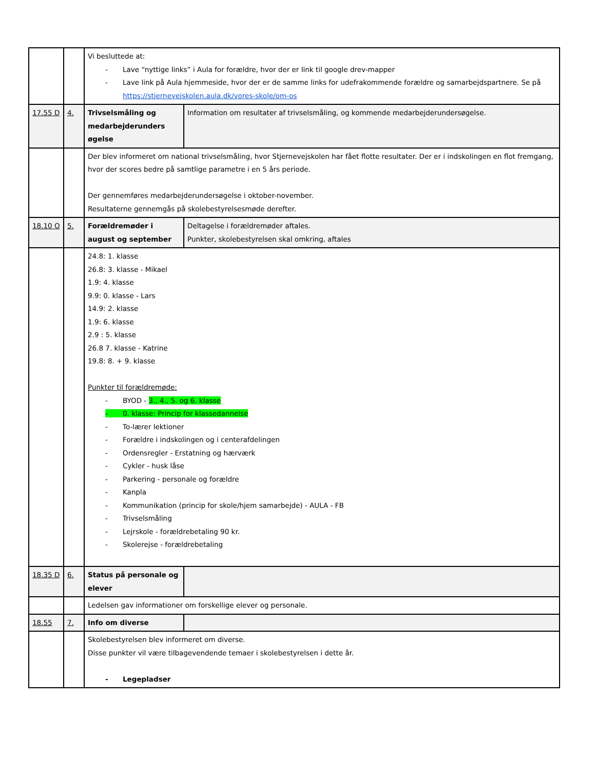| | | Vi besluttede at: - Lave “nyttige links” i Aula for forældre, hvor der er link til google drev-mapper - Lave link på Aula hjemmeside, hvor der er de samme links for udefrakommende forældre og samarbejdspartnere. Se på https://stjernevejskolen.aula.dk/vores-skole/om-os | |
| 17.55 D | 4. | Trivselsmåling og medarbejderunders øgelse | Information om resultater af trivselsmåling, og kommende medarbejderundersøgelse. |
| | | Der blev informeret om national trivselsmåling, hvor Stjernevejskolen har fået flotte resultater. Der er i indskolingen en flot fremgang, hvor der scores bedre på samtlige parametre i en 5 års periode. Der gennemføres medarbejderundersøgelse i oktober-november. Resultaterne gennemgås på skolebestyrelsesmøde derefter. | |
| 18.10 O | 5. | Forældremøder i august og september | Deltagelse i forældremøder aftales. Punkter, skolebestyrelsen skal omkring, aftales |
| | | 24.8: 1. klasse 26.8: 3. klasse - Mikael 1.9: 4. klasse 9.9: 0. klasse - Lars 14.9: 2. klasse 1.9: 6. klasse 2.9 : 5. klasse 26.8 7. klasse - Katrine 19.8: 8. + 9. klasse Punkter til forældremøde: - BYOD - 3., 4., 5. og 6. klasse - 0. klasse: Princip for klassedannelse - To-lærer lektioner - Forældre i indskolingen og i centerafdelingen - Ordensregler - Erstatning og hærværk - Cykler - husk låse - Parkering - personale og forældre - Kanpla - Kommunikation (princip for skole/hjem samarbejde) - AULA - FB - Trivselsmåling - Lejrskole - forældrebetaling 90 kr. - Skolerejse - forældrebetaling | |
| 18.35 D | 6. | Status på personale og elever | |
| | | Ledelsen gav informationer om forskellige elever og personale. | |
| 18.55 | 7. | Info om diverse | |
| | | Skolebestyrelsen blev informeret om diverse. Disse punkter vil være tilbagevendende temaer i skolebestyrelsen i dette år. - Legepladser | |